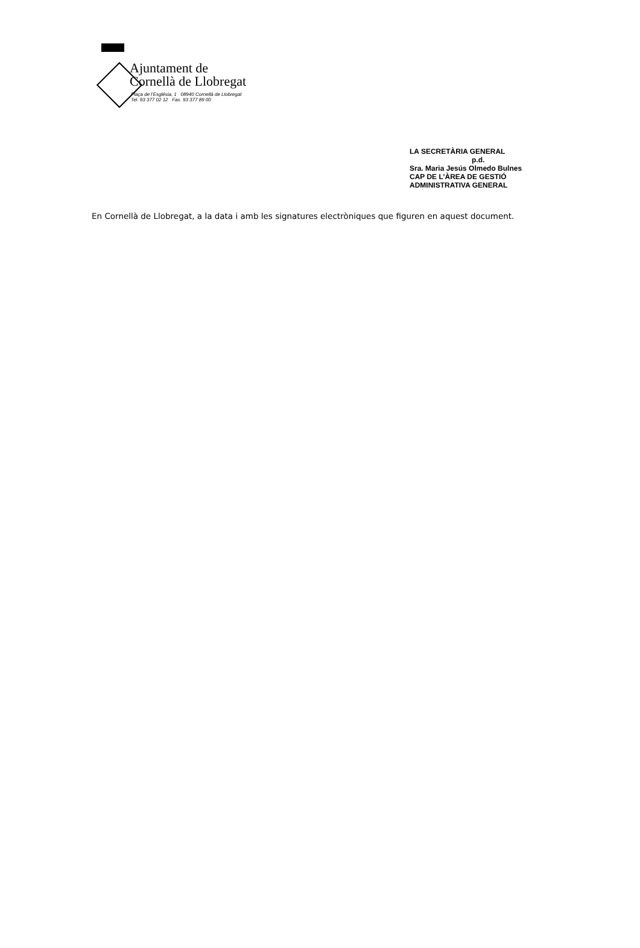Ajuntament de
Cornellà de Llobregat
Plaça de l'Església, 1 08940 Cornellà de Llobregat
Tel. 93 377 02 12 Fax. 93 377 89 00
LA SECRETÀRIA GENERAL
p.d.
Sra. Maria Jesús Olmedo Bulnes
CAP DE L’ÀREA DE GESTIÓ
ADMINISTRATIVA GENERAL
En Cornellà de Llobregat, a la data i amb les signatures electròniques que figuren en aquest document.